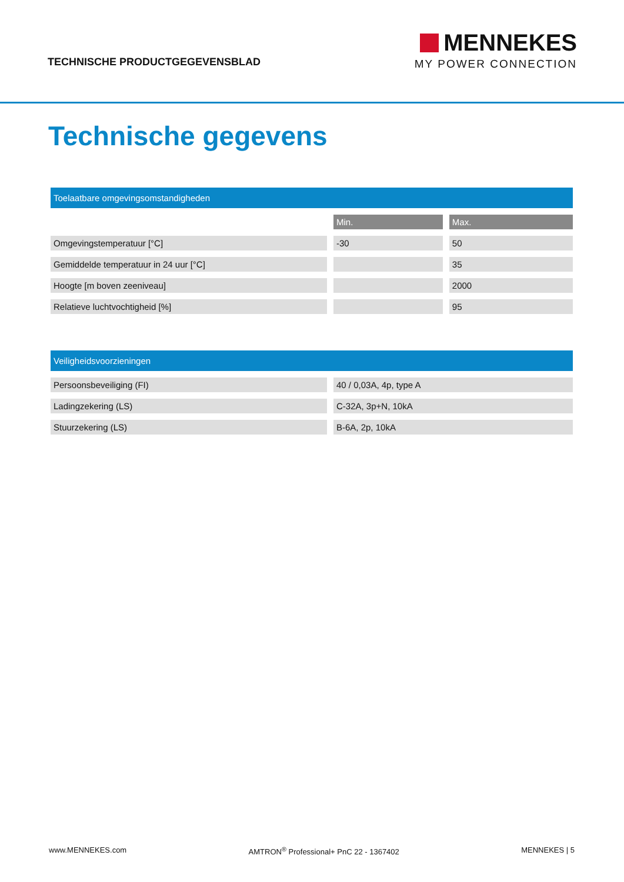TECHNISCHE PRODUCTGEGEVENSBLAD
MENNEKES
MY POWER CONNECTION
Technische gegevens
| Toelaatbare omgevingsomstandigheden | | |
| --- | --- | --- |
| | Min. | Max. |
| Omgevingstemperatuur [°C] | -30 | 50 |
| Gemiddelde temperatuur in 24 uur [°C] | | 35 |
| Hoogte [m boven zeeniveau] | | 2000 |
| Relatieve luchtvochtigheid [%] | | 95 |
| Veiligheidsvoorzieningen | |
| --- | --- |
| Persoonsbeveiliging (FI) | 40 / 0,03A, 4p, type A |
| Ladingzekering (LS) | C-32A, 3p+N, 10kA |
| Stuurzekering (LS) | B-6A, 2p, 10kA |
www.MENNEKES.com AMTRON<sup>®</sup> Professional+ PnC 22 - 1367402 MENNEKES | 5